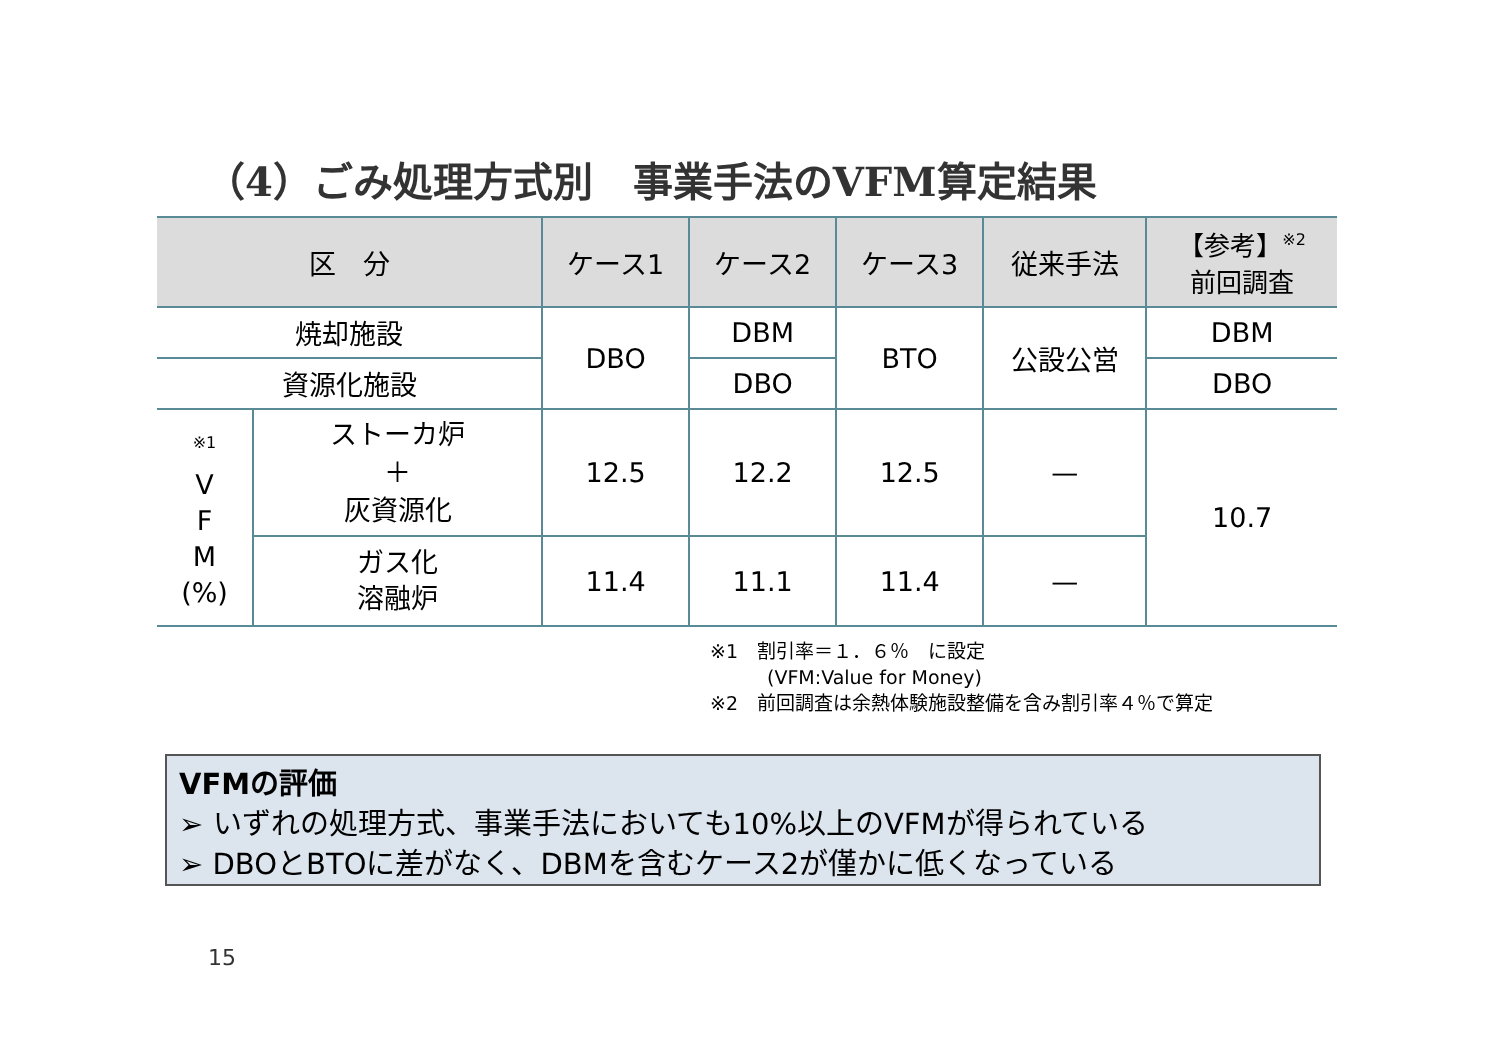（4）ごみ処理方式別　事業手法のVFM算定結果
| 区 分 | | ケース1 | ケース2 | ケース3 | 従来手法 | 【参考】<sup>※2</sup> 前回調査 |
| --- | --- | --- | --- | --- | --- | --- |
| 焼却施設 | | DBO | DBM | BTO | 公設公営 | DBM |
| 資源化施設 | | | DBO | | | DBO |
| <sup>※1</sup> V F M (%) | ストーカ炉 ＋ 灰資源化 | 12.5 | 12.2 | 12.5 | — | 10.7 |
| | ガス化 溶融炉 | 11.4 | 11.1 | 11.4 | — | |
※1　割引率＝１．６％　に設定
　　　(VFM:Value for Money)
※2　前回調査は余熱体験施設整備を含み割引率４％で算定
VFMの評価
➢ いずれの処理方式、事業手法においても10%以上のVFMが得られている
➢ DBOとBTOに差がなく、DBMを含むケース2が僅かに低くなっている
15